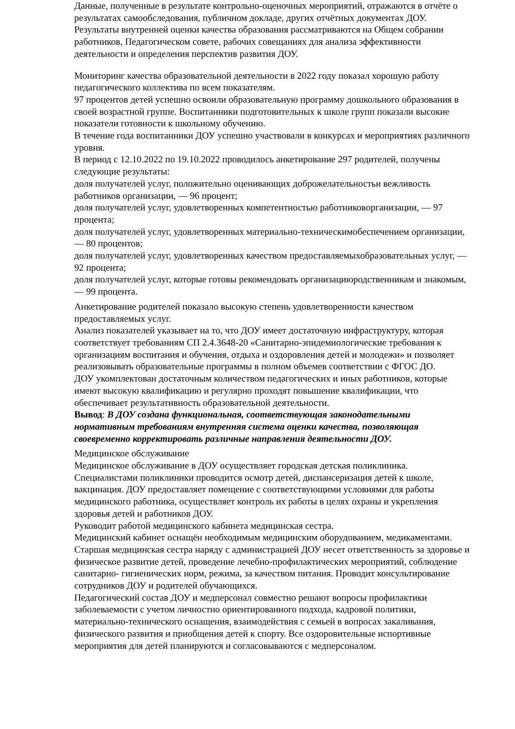Данные, полученные в результате контрольно-оценочных мероприятий, отражаются в отчёте о результатах самообследования, публичном докладе, других отчётных документах ДОУ. Результаты внутренней оценки качества образования рассматриваются на Общем собрании работников, Педагогическом совете, рабочих совещаниях для анализа эффективности деятельности и определения перспектив развития ДОУ.
Мониторинг качества образовательной деятельности в 2022 году показал хорошую работу педагогического коллектива по всем показателям.
97 процентов детей успешно освоили образовательную программу дошкольного образования в своей возрастной группе. Воспитанники подготовительных к школе групп показали высокие показатели готовности к школьному обучению.
В течение года воспитанники ДОУ успешно участвовали в конкурсах и мероприятиях различного уровня.
В период с 12.10.2022 по 19.10.2022 проводилось анкетирование 297 родителей, получены следующие результаты:
доля получателей услуг, положительно оценивающих доброжелательностьи вежливость работников организации, — 96 процент;
доля получателей услуг, удовлетворенных компетентностью работниковорганизации, — 97 процента;
доля получателей услуг, удовлетворенных материально-техническимобеспечением организации, — 80 процентов;
доля получателей услуг, удовлетворенных качеством предоставляемыхобразовательных услуг, — 92 процента;
доля получателей услуг, которые готовы рекомендовать организациюродственникам и знакомым, — 99 процента.
Анкетирование родителей показало высокую степень удовлетворенности качеством предоставляемых услуг.
Анализ показателей указывает на то, что ДОУ имеет достаточную инфраструктуру, которая соответствует требованиям СП 2.4.3648-20 «Санитарно-эпидемиологические требования к организациям воспитания и обучения, отдыха и оздоровления детей и молодежи» и позволяет реализовывать образовательные программы в полном объемев соответствии с ФГОС ДО.
ДОУ укомплектован достаточным количеством педагогических и иных работников, которые имеют высокую квалификацию и регулярно проходят повышение квалификации, что обеспечивает результативность образовательной деятельности.
Вывод: В ДОУ создана функциональная, соответствующая законодательными нормативным требованиям внутренняя система оценки качества, позволяющая своевременно корректировать различные направления деятельности ДОУ.
Медицинское обслуживание
Медицинское обслуживание в ДОУ осуществляет городская детская поликлиника. Специалистами поликлиники проводится осмотр детей, диспансеризация детей к школе, вакцинация. ДОУ предоставляет помещение с соответствующими условиями для работы медицинского работника, осуществляет контроль их работы в целях охраны и укрепления здоровья детей и работников ДОУ.
Руководит работой медицинского кабинета медицинская сестра.
Медицинский кабинет оснащён необходимым медицинским оборудованием, медикаментами. Старшая медицинская сестра наряду с администрацией ДОУ несет ответственность за здоровье и физическое развитие детей, проведение лечебно-профилактических мероприятий, соблюдение санитарно- гигиенических норм, режима, за качеством питания. Проводит консультирование сотрудников ДОУ и родителей обучающихся.
Педагогический состав ДОУ и медперсонал совместно решают вопросы профилактики заболеваемости с учетом личностно ориентированного подхода, кадровой политики, материально-технического оснащения, взаимодействия с семьей в вопросах закаливания, физического развития и приобщения детей к спорту. Все оздоровительные испортивные мероприятия для детей планируются и согласовываются с медперсоналом.